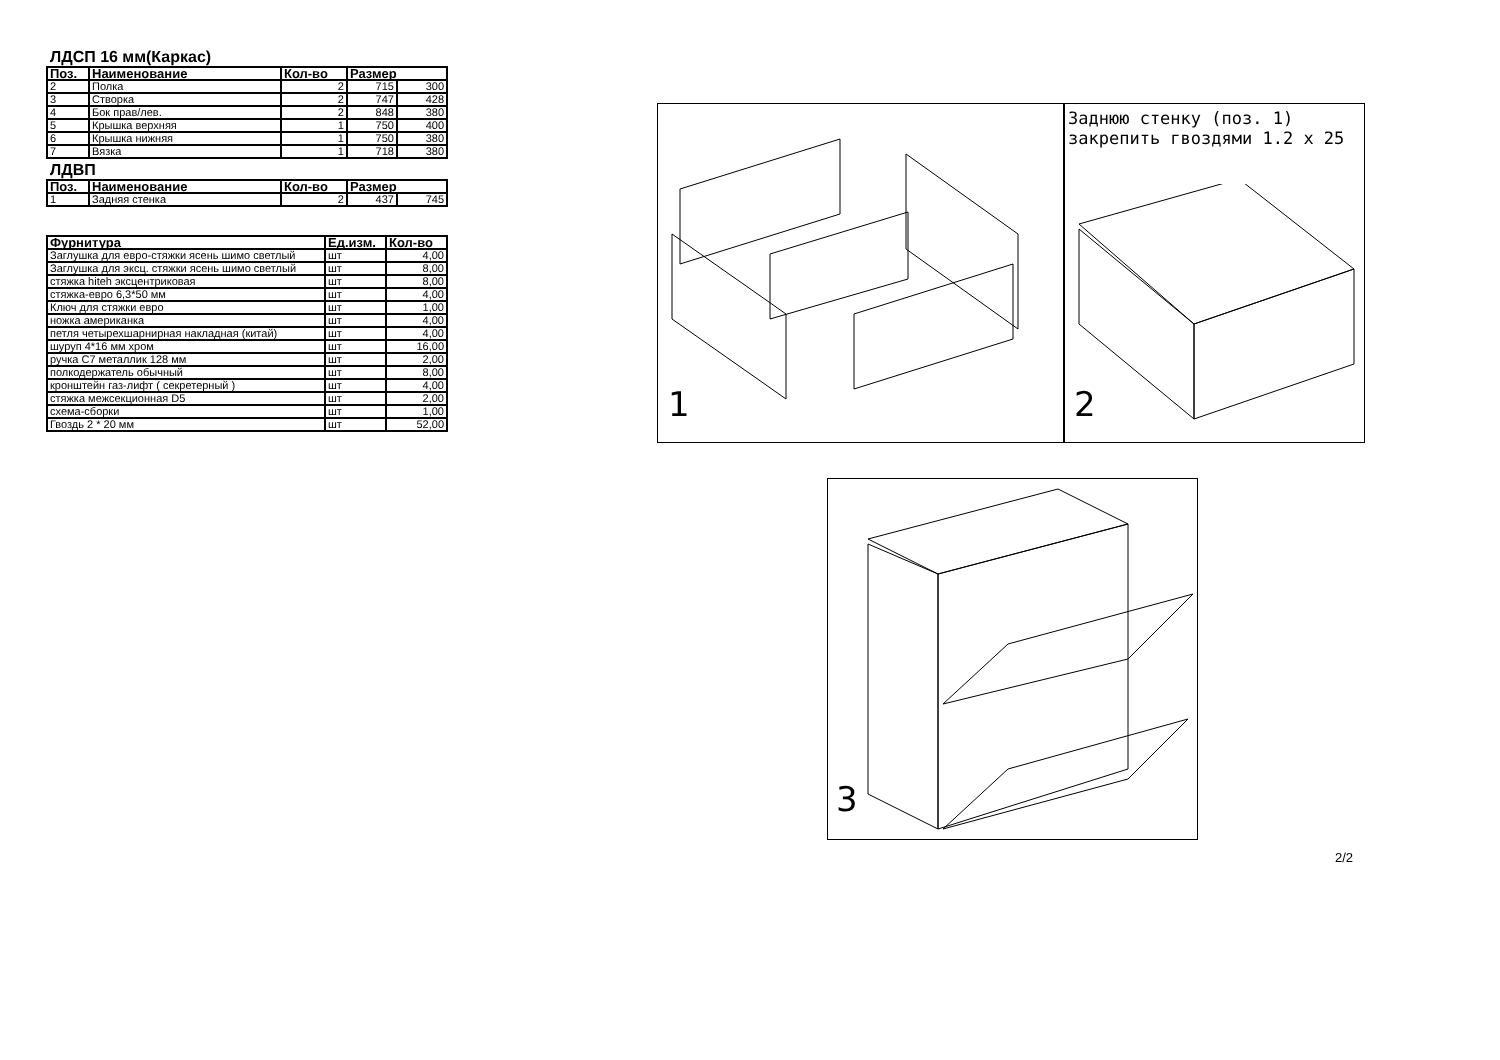ЛДСП 16 мм(Каркас)
| Поз. | Наименование | Кол-во | Размер | |
| --- | --- | --- | --- | --- |
| 2 | Полка | 2 | 715 | 300 |
| 3 | Створка | 2 | 747 | 428 |
| 4 | Бок прав/лев. | 2 | 848 | 380 |
| 5 | Крышка верхняя | 1 | 750 | 400 |
| 6 | Крышка нижняя | 1 | 750 | 380 |
| 7 | Вязка | 1 | 718 | 380 |
ЛДВП
| Поз. | Наименование | Кол-во | Размер | |
| --- | --- | --- | --- | --- |
| 1 | Задняя стенка | 2 | 437 | 745 |
| Фурнитура | Ед.изм. | Кол-во |
| --- | --- | --- |
| Заглушка для евро-стяжки ясень шимо светлый | шт | 4,00 |
| Заглушка для эксц. стяжки ясень шимо светлый | шт | 8,00 |
| стяжка hiteh эксцентриковая | шт | 8,00 |
| стяжка-евро 6,3*50 мм | шт | 4,00 |
| Ключ для стяжки евро | шт | 1,00 |
| ножка американка | шт | 4,00 |
| петля четырехшарнирная накладная (китай) | шт | 4,00 |
| шуруп 4*16 мм хром | шт | 16,00 |
| ручка С7 металлик 128 мм | шт | 2,00 |
| полкодержатель обычный | шт | 8,00 |
| кронштейн газ-лифт ( секретерный ) | шт | 4,00 |
| стяжка межсекционная D5 | шт | 2,00 |
| схема-сборки | шт | 1,00 |
| Гвоздь 2 * 20 мм | шт | 52,00 |
1
Заднюю стенку (поз. 1) закрепить гвоздями 1.2 x 25
2
3
2/2